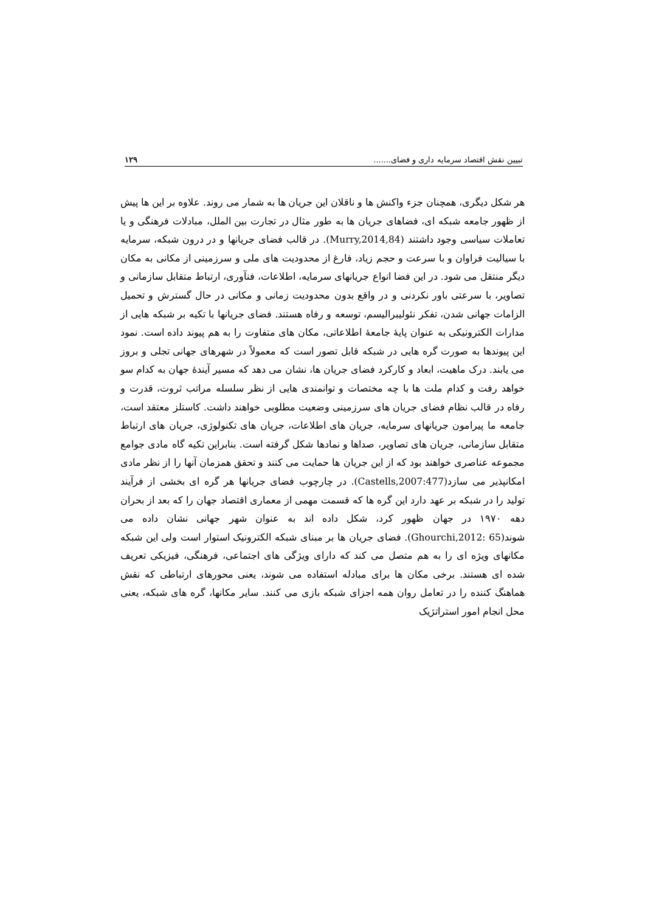تبیین نقش اقتصاد سرمایه داری و فضای....... ۱۲۹
هر شکل دیگری، همچنان جزء واکنش ها و ناقلان این جریان ها به شمار می روند. علاوه بر این ها پیش از ظهور جامعه شبکه ای، فضاهای جریان ها به طور مثال در تجارت بین الملل، مبادلات فرهنگی و یا تعاملات سیاسی وجود داشتند (Murry,2014,84). در قالب فضای جریانها و در درون شبکه، سرمایه با سیالیت فراوان و با سرعت و حجم زیاد، فارغ از محدودیت های ملی و سرزمینی از مکانی به مکان دیگر منتقل می شود. در این فضا انواع جریانهای سرمایه، اطلاعات، فنآوری، ارتباط متقابل سازمانی و تصاویر، با سرعتی باور نکردنی و در واقع بدون محدودیت زمانی و مکانی در حال گسترش و تحمیل الزامات جهانی شدن، تفکر نئولیبرالیسم، توسعه و رفاه هستند. فضای جریانها با تکیه بر شبکه هایی از مدارات الکترونیکی به عنوان پایۀ جامعۀ اطلاعاتی، مکان های متفاوت را به هم پیوند داده است. نمود این پیوندها به صورت گره هایی در شبکه قابل تصور است که معمولاً در شهرهای جهانی تجلی و بروز می یابند. درک ماهیت، ابعاد و کارکرد فضای جریان ها، نشان می دهد که مسیر آیندۀ جهان به کدام سو خواهد رفت و کدام ملت ها با چه مختصات و توانمندی هایی از نظر سلسله مراتب ثروت، قدرت و رفاه در قالب نظام فضای جریان های سرزمینی وضعیت مطلوبی خواهند داشت. کاستلز معتقد است، جامعه ما پیرامون جریانهای سرمایه، جریان های اطلاعات، جریان های تکنولوژی، جریان های ارتباط متقابل سازمانی، جریان های تصاویر، صداها و نمادها شکل گرفته است. بنابراین تکیه گاه مادی جوامع مجموعه عناصری خواهند بود که از این جریان ها حمایت می کنند و تحقق همزمان آنها را از نظر مادی امکانپذیر می سازد(Castells,2007:477). در چارچوب فضای جریانها هر گره ای بخشی از فرآیند تولید را در شبکه بر عهد دارد این گره ها که قسمت مهمی از معماری اقتصاد جهان را که بعد از بحران دهه ۱۹۷۰ در جهان ظهور کرد، شکل داده اند به عنوان شهر جهانی نشان داده می شوند(Ghourchi,2012: 65). فضای جریان ها بر مبنای شبکه الکترونیک استوار است ولی این شبکه مکانهای ویژه ای را به هم متصل می کند که دارای ویژگی های اجتماعی، فرهنگی، فیزیکی تعریف شده ای هستند. برخی مکان ها برای مبادله استفاده می شوند، یعنی محورهای ارتباطی که نقش هماهنگ کننده را در تعامل روان همه اجزای شبکه بازی می کنند. سایر مکانها، گره های شبکه، یعنی محل انجام امور استراتژیک